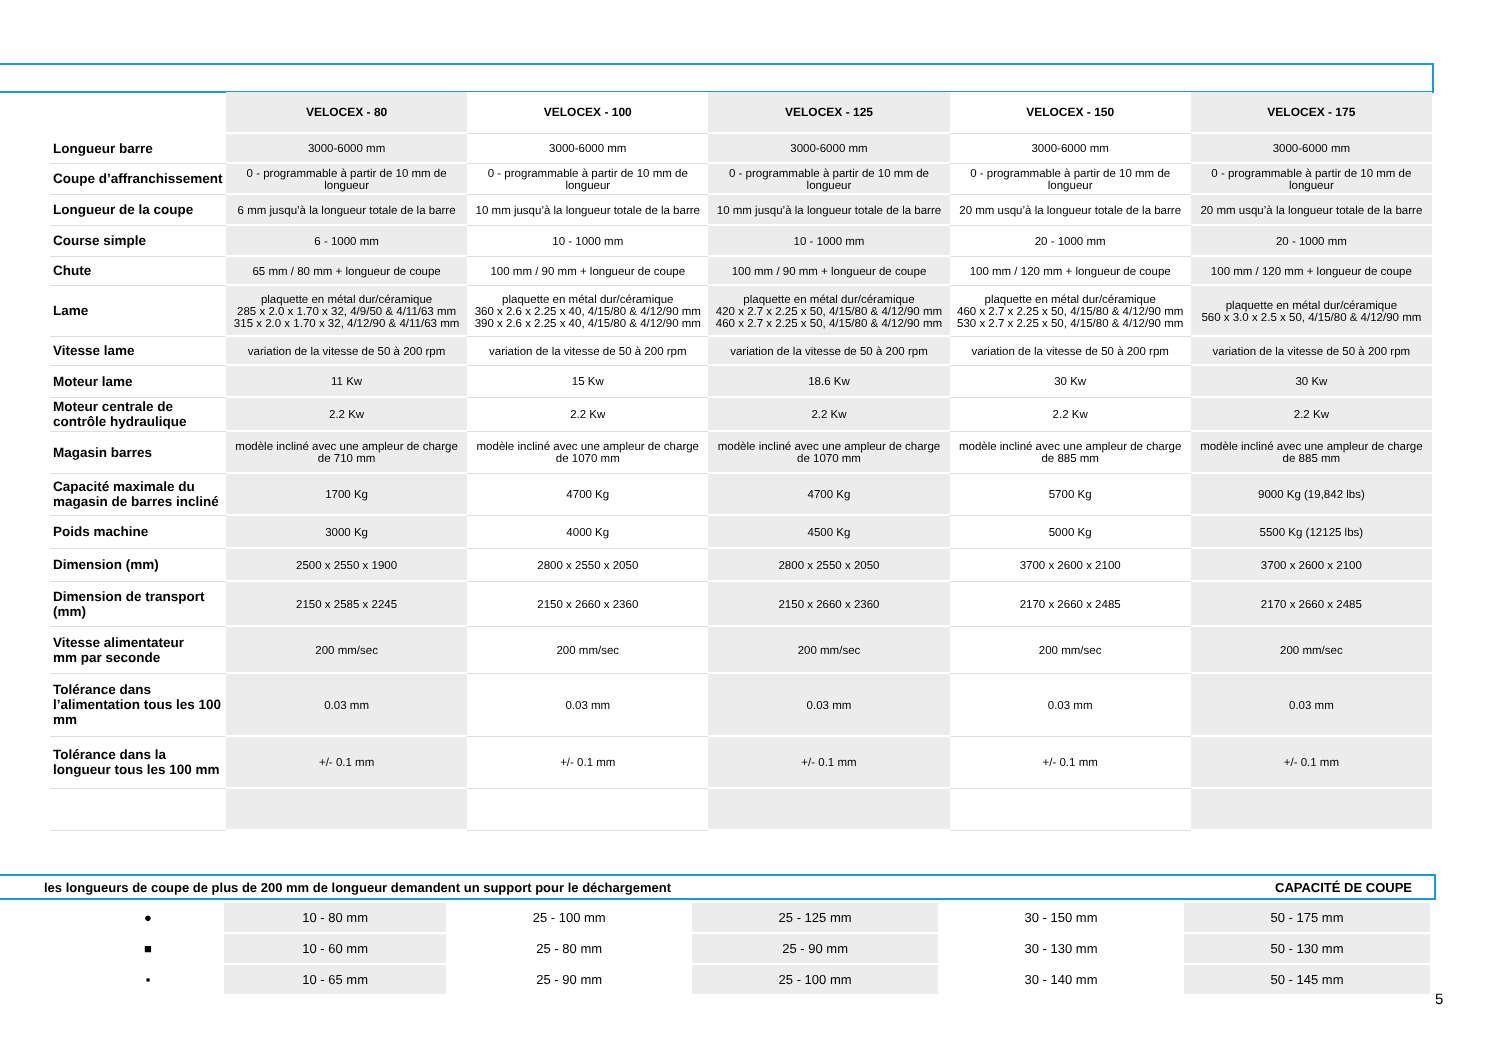| | VELOCEX - 80 | VELOCEX - 100 | VELOCEX - 125 | VELOCEX - 150 | VELOCEX - 175 |
| --- | --- | --- | --- | --- | --- |
| Longueur barre | 3000-6000 mm | 3000-6000 mm | 3000-6000 mm | 3000-6000 mm | 3000-6000 mm |
| Coupe d’affranchissement | 0 - programmable à partir de 10 mm de longueur | 0 - programmable à partir de 10 mm de longueur | 0 - programmable à partir de 10 mm de longueur | 0 - programmable à partir de 10 mm de longueur | 0 - programmable à partir de 10 mm de longueur |
| Longueur de la coupe | 6 mm jusqu’à la longueur totale de la barre | 10 mm jusqu’à la longueur totale de la barre | 10 mm jusqu’à la longueur totale de la barre | 20 mm usqu’à la longueur totale de la barre | 20 mm usqu’à la longueur totale de la barre |
| Course simple | 6 - 1000 mm | 10 - 1000 mm | 10 - 1000 mm | 20 - 1000 mm | 20 - 1000 mm |
| Chute | 65 mm / 80 mm + longueur de coupe | 100 mm / 90 mm + longueur de coupe | 100 mm / 90 mm + longueur de coupe | 100 mm / 120 mm + longueur de coupe | 100 mm / 120 mm + longueur de coupe |
| Lame | plaquette en métal dur/céramique 285 x 2.0 x 1.70 x 32, 4/9/50 & 4/11/63 mm 315 x 2.0 x 1.70 x 32, 4/12/90 & 4/11/63 mm | plaquette en métal dur/céramique 360 x 2.6 x 2.25 x 40, 4/15/80 & 4/12/90 mm 390 x 2.6 x 2.25 x 40, 4/15/80 & 4/12/90 mm | plaquette en métal dur/céramique 420 x 2.7 x 2.25 x 50, 4/15/80 & 4/12/90 mm 460 x 2.7 x 2.25 x 50, 4/15/80 & 4/12/90 mm | plaquette en métal dur/céramique 460 x 2.7 x 2.25 x 50, 4/15/80 & 4/12/90 mm 530 x 2.7 x 2.25 x 50, 4/15/80 & 4/12/90 mm | plaquette en métal dur/céramique 560 x 3.0 x 2.5 x 50, 4/15/80 & 4/12/90 mm |
| Vitesse lame | variation de la vitesse de 50 à 200 rpm | variation de la vitesse de 50 à 200 rpm | variation de la vitesse de 50 à 200 rpm | variation de la vitesse de 50 à 200 rpm | variation de la vitesse de 50 à 200 rpm |
| Moteur lame | 11 Kw | 15 Kw | 18.6 Kw | 30 Kw | 30 Kw |
| Moteur centrale de contrôle hydraulique | 2.2 Kw | 2.2 Kw | 2.2 Kw | 2.2 Kw | 2.2 Kw |
| Magasin barres | modèle incliné avec une ampleur de charge de 710 mm | modèle incliné avec une ampleur de charge de 1070 mm | modèle incliné avec une ampleur de charge de 1070 mm | modèle incliné avec une ampleur de charge de 885 mm | modèle incliné avec une ampleur de charge de 885 mm |
| Capacité maximale du magasin de barres incliné | 1700 Kg | 4700 Kg | 4700 Kg | 5700 Kg | 9000 Kg (19,842 lbs) |
| Poids machine | 3000 Kg | 4000 Kg | 4500 Kg | 5000 Kg | 5500 Kg (12125 lbs) |
| Dimension (mm) | 2500 x 2550 x 1900 | 2800 x 2550 x 2050 | 2800 x 2550 x 2050 | 3700 x 2600 x 2100 | 3700 x 2600 x 2100 |
| Dimension de transport (mm) | 2150 x 2585 x 2245 | 2150 x 2660 x 2360 | 2150 x 2660 x 2360 | 2170 x 2660 x 2485 | 2170 x 2660 x 2485 |
| Vitesse alimentateur mm par seconde | 200 mm/sec | 200 mm/sec | 200 mm/sec | 200 mm/sec | 200 mm/sec |
| Tolérance dans l’alimentation tous les 100 mm | 0.03 mm | 0.03 mm | 0.03 mm | 0.03 mm | 0.03 mm |
| Tolérance dans la longueur tous les 100 mm | +/- 0.1 mm | +/- 0.1 mm | +/- 0.1 mm | +/- 0.1 mm | +/- 0.1 mm |
les longueurs de coupe de plus de 200 mm de longueur demandent un support pour le déchargement CAPACITÉ DE COUPE
| ● | 10 - 80 mm | 25 - 100 mm | 25 - 125 mm | 30 - 150 mm | 50 - 175 mm |
| ■ | 10 - 60 mm | 25 - 80 mm | 25 - 90 mm | 30 - 130 mm | 50 - 130 mm |
| ▪ | 10 - 65 mm | 25 - 90 mm | 25 - 100 mm | 30 - 140 mm | 50 - 145 mm |
5